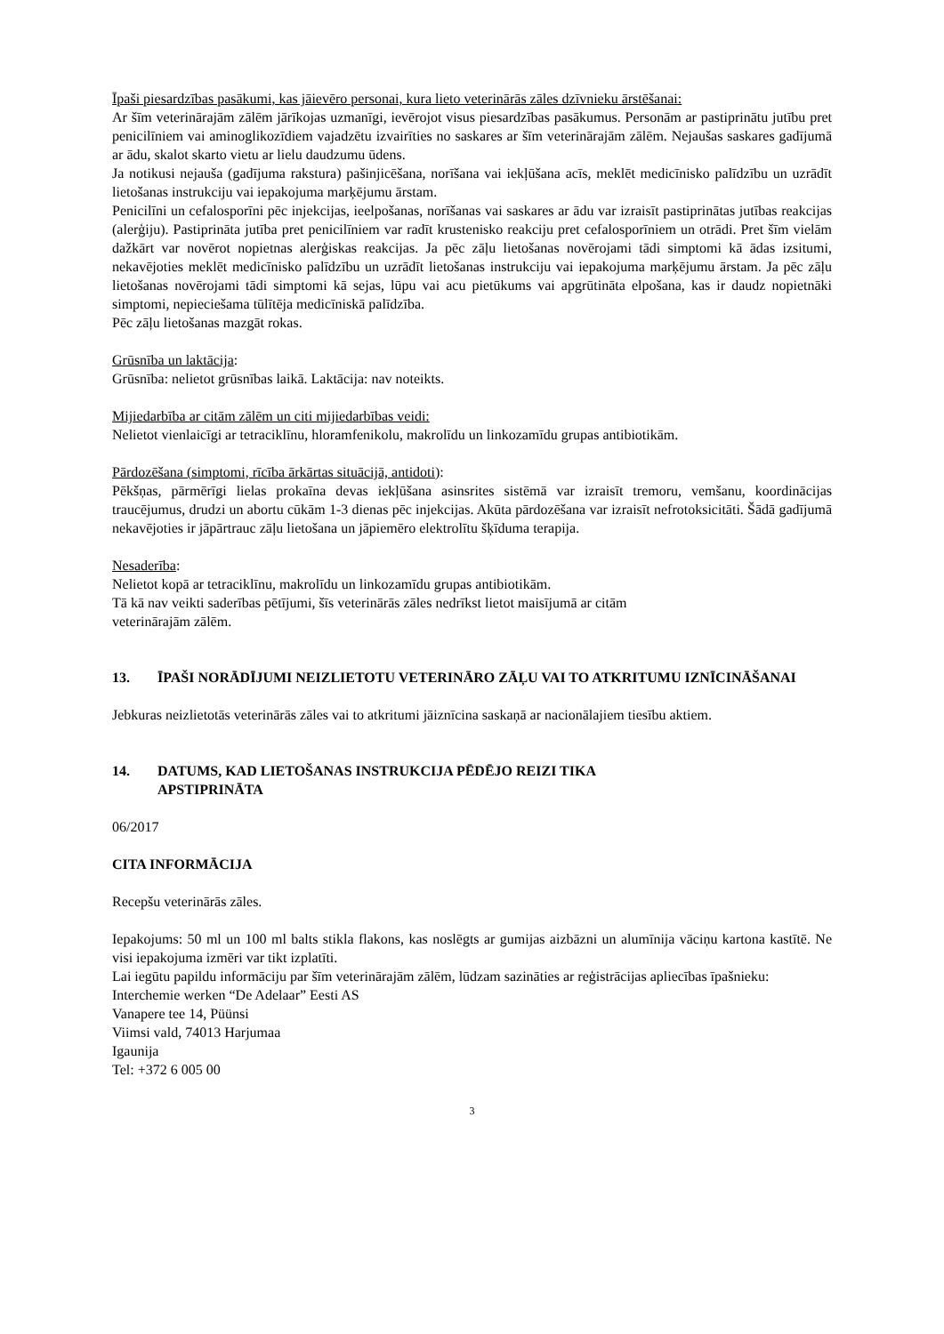Īpaši piesardzības pasākumi, kas jāievēro personai, kura lieto veterinārās zāles dzīvnieku ārstēšanai:
Ar šīm veterinārajām zālēm jārīkojas uzmanīgi, ievērojot visus piesardzības pasākumus. Personām ar pastiprinātu jutību pret penicilīniem vai aminoglikozīdiem vajadzētu izvairīties no saskares ar šīm veterinārajām zālēm. Nejaušas saskares gadījumā ar ādu, skalot skarto vietu ar lielu daudzumu ūdens.
Ja notikusi nejauša (gadījuma rakstura) pašinjicēšana, norīšana vai iekļūšana acīs, meklēt medicīnisko palīdzību un uzrādīt lietošanas instrukciju vai iepakojuma marķējumu ārstam.
Penicilīni un cefalosporīni pēc injekcijas, ieelpošanas, norīšanas vai saskares ar ādu var izraisīt pastiprinātas jutības reakcijas (alerģiju). Pastiprināta jutība pret penicilīniem var radīt krustenisko reakciju pret cefalosporīniem un otrādi. Pret šīm vielām dažkārt var novērot nopietnas alerģiskas reakcijas. Ja pēc zāļu lietošanas novērojami tādi simptomi kā ādas izsitumi, nekavējoties meklēt medicīnisko palīdzību un uzrādīt lietošanas instrukciju vai iepakojuma marķējumu ārstam. Ja pēc zāļu lietošanas novērojami tādi simptomi kā sejas, lūpu vai acu pietūkums vai apgrūtināta elpošana, kas ir daudz nopietnāki simptomi, nepieciešama tūlītēja medicīniskā palīdzība.
Pēc zāļu lietošanas mazgāt rokas.
Grūsnība un laktācija:
Grūsnība: nelietot grūsnības laikā. Laktācija: nav noteikts.
Mijiedarbība ar citām zālēm un citi mijiedarbības veidi:
Nelietot vienlaicīgi ar tetraciklīnu, hloramfenikolu, makrolīdu un linkozamīdu grupas antibiotikām.
Pārdozēšana (simptomi, rīcība ārkārtas situācijā, antidoti):
Pēkšņas, pārmērīgi lielas prokaīna devas iekļūšana asinsrites sistēmā var izraisīt tremoru, vemšanu, koordinācijas traucējumus, drudzi un abortu cūkām 1-3 dienas pēc injekcijas. Akūta pārdozēšana var izraisīt nefrotoksicitāti. Šādā gadījumā nekavējoties ir jāpārtrauc zāļu lietošana un jāpiemēro elektrolītu šķīduma terapija.
Nesaderība:
Nelietot kopā ar tetraciklīnu, makrolīdu un linkozamīdu grupas antibiotikām.
Tā kā nav veikti saderības pētījumi, šīs veterinārās zāles nedrīkst lietot maisījumā ar citām
veterinārajām zālēm.
13. ĪPAŠI NORĀDĪJUMI NEIZLIETOTU VETERINĀRO ZĀĻU VAI TO ATKRITUMU IZNĪCINĀŠANAI
Jebkuras neizlietotās veterinārās zāles vai to atkritumi jāiznīcina saskaņā ar nacionālajiem tiesību aktiem.
14. DATUMS, KAD LIETOŠANAS INSTRUKCIJA PĒDĒJO REIZI TIKA
APSTIPRINĀTA
06/2017
CITA INFORMĀCIJA
Recepšu veterinārās zāles.
Iepakojums: 50 ml un 100 ml balts stikla flakons, kas noslēgts ar gumijas aizbāzni un alumīnija vāciņu kartona kastītē. Ne visi iepakojuma izmēri var tikt izplatīti.
Lai iegūtu papildu informāciju par šīm veterinārajām zālēm, lūdzam sazināties ar reģistrācijas apliecības īpašnieku:
Interchemie werken “De Adelaar” Eesti AS
Vanapere tee 14, Püünsi
Viimsi vald, 74013 Harjumaa
Igaunija
Tel: +372 6 005 00
3